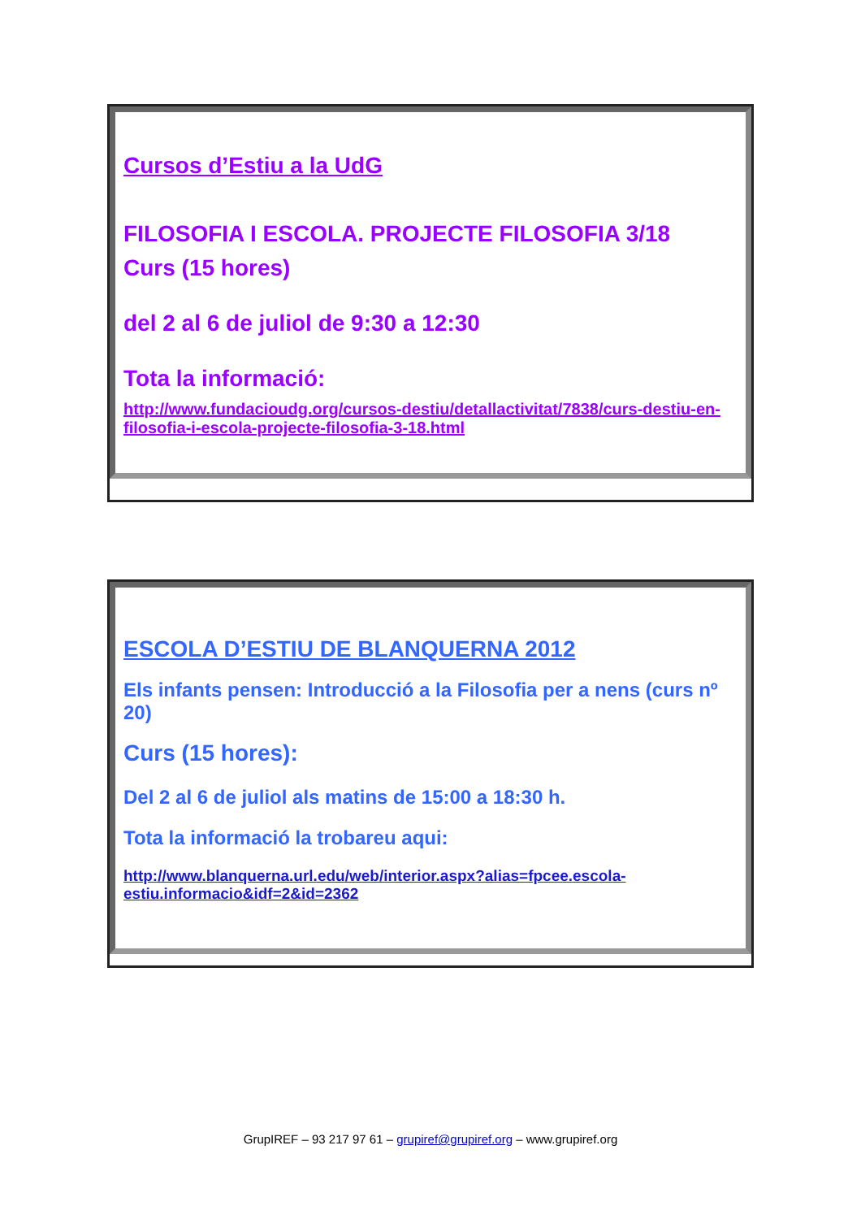Cursos d’Estiu a la UdG
FILOSOFIA I ESCOLA. PROJECTE FILOSOFIA 3/18
Curs (15 hores)
del 2 al 6 de juliol de 9:30 a 12:30
Tota la informació:
http://www.fundacioudg.org/cursos-destiu/detallactivitat/7838/curs-destiu-en-filosofia-i-escola-projecte-filosofia-3-18.html
ESCOLA D’ESTIU DE BLANQUERNA 2012
Els infants pensen: Introducció a la Filosofia per a nens (curs nº 20)
Curs (15 hores):
Del 2 al 6 de juliol als matins de 15:00 a 18:30 h.
Tota la informació la trobareu aqui:
http://www.blanquerna.url.edu/web/interior.aspx?alias=fpcee.escola-estiu.informacio&idf=2&id=2362
GrupIREF – 93 217 97 61 – grupiref@grupiref.org – www.grupiref.org